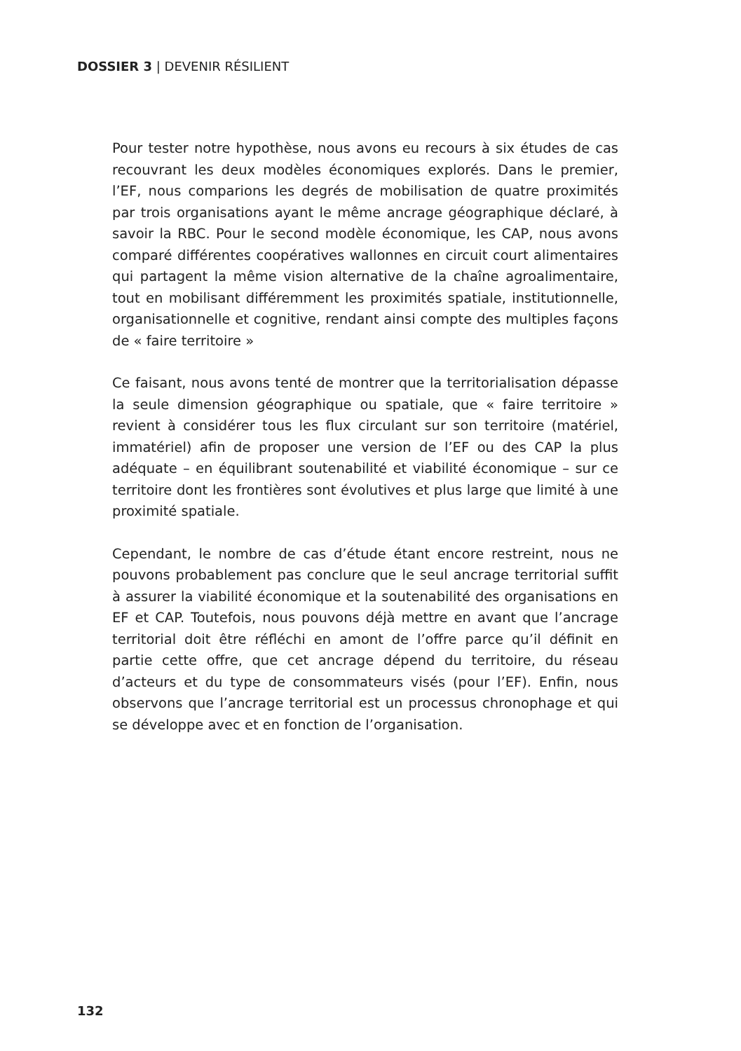DOSSIER 3 | DEVENIR RÉSILIENT
Pour tester notre hypothèse, nous avons eu recours à six études de cas recouvrant les deux modèles économiques explorés. Dans le premier, l’EF, nous comparions les degrés de mobilisation de quatre proximités par trois organisations ayant le même ancrage géographique déclaré, à savoir la RBC. Pour le second modèle économique, les CAP, nous avons comparé différentes coopératives wallonnes en circuit court alimentaires qui partagent la même vision alternative de la chaîne agroalimentaire, tout en mobilisant différemment les proximités spatiale, institutionnelle, organisationnelle et cognitive, rendant ainsi compte des multiples façons de « faire territoire »
Ce faisant, nous avons tenté de montrer que la territorialisation dépasse la seule dimension géographique ou spatiale, que « faire territoire » revient à considérer tous les flux circulant sur son territoire (matériel, immatériel) afin de proposer une version de l’EF ou des CAP la plus adéquate – en équilibrant soutenabilité et viabilité économique – sur ce territoire dont les frontières sont évolutives et plus large que limité à une proximité spatiale.
Cependant, le nombre de cas d’étude étant encore restreint, nous ne pouvons probablement pas conclure que le seul ancrage territorial suffit à assurer la viabilité économique et la soutenabilité des organisations en EF et CAP. Toutefois, nous pouvons déjà mettre en avant que l’ancrage territorial doit être réfléchi en amont de l’offre parce qu’il définit en partie cette offre, que cet ancrage dépend du territoire, du réseau d’acteurs et du type de consommateurs visés (pour l’EF). Enfin, nous observons que l’ancrage territorial est un processus chronophage et qui se développe avec et en fonction de l’organisation.
132